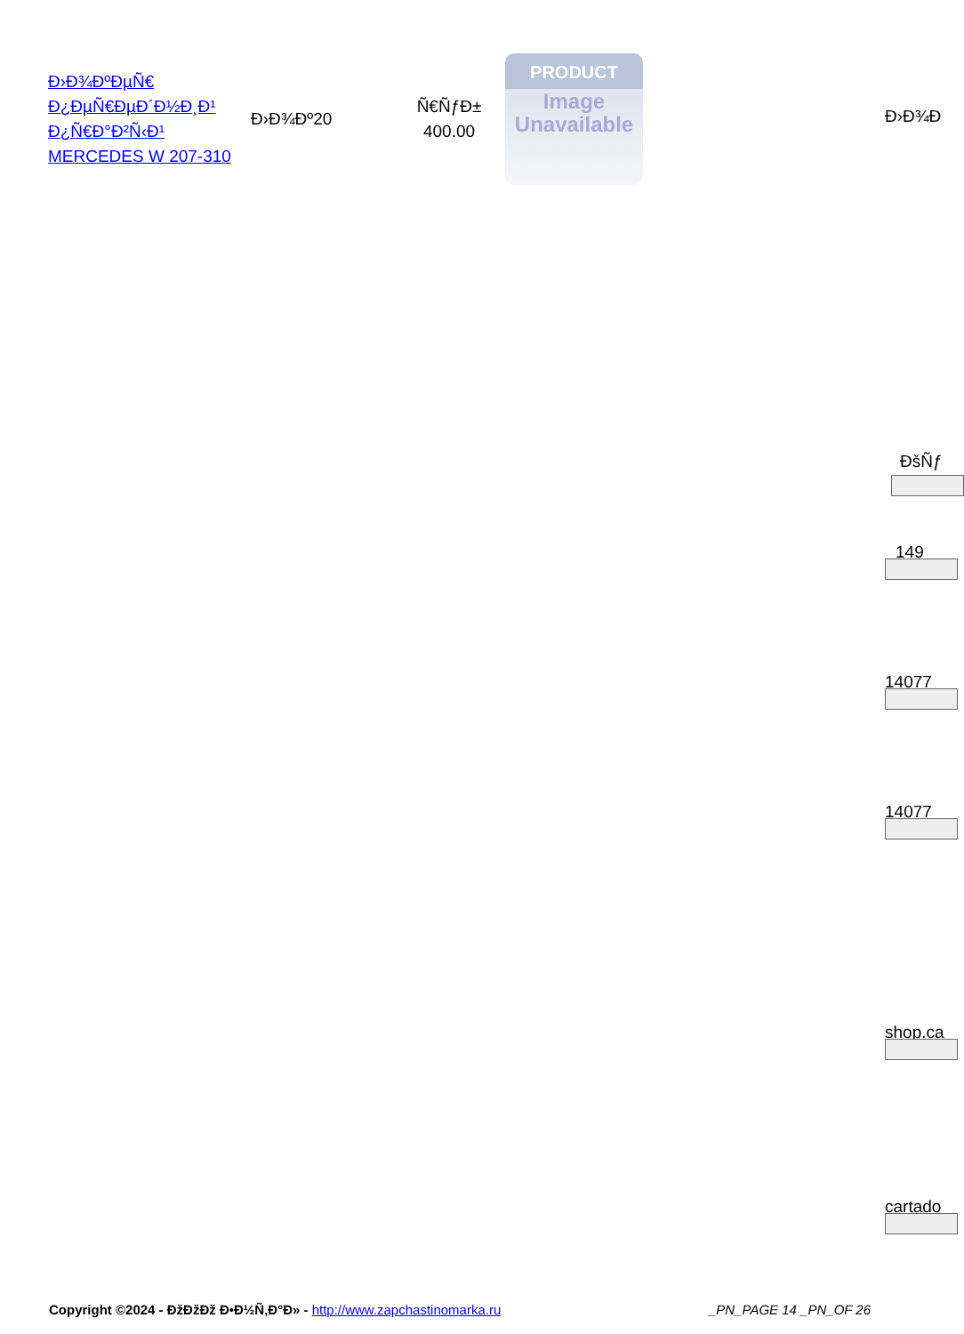| Ð›Ð¾ÐºÐµÑ€ Ð¿ÐµÑ€ÐµÐ´Ð½Ð¸Ð¹ Ð¿Ñ€Ð°Ð²Ñ‹Ð¹ MERCEDES W 207-310 | Ð›Ð¾Ðº20 | Ñ€ÑƒÐ± 400.00 | PRODUCT Image Unavailable |
Ð›Ð¾Ð
ÐšÑƒ
149
14077
14077
shop.ca
cartado
Copyright ©2024 - ÐžÐžÐž Ð•Ð½Ñ‚Ð°Ð» - http://www.zapchastinomarka.ru
_PN_PAGE 14 _PN_OF 26